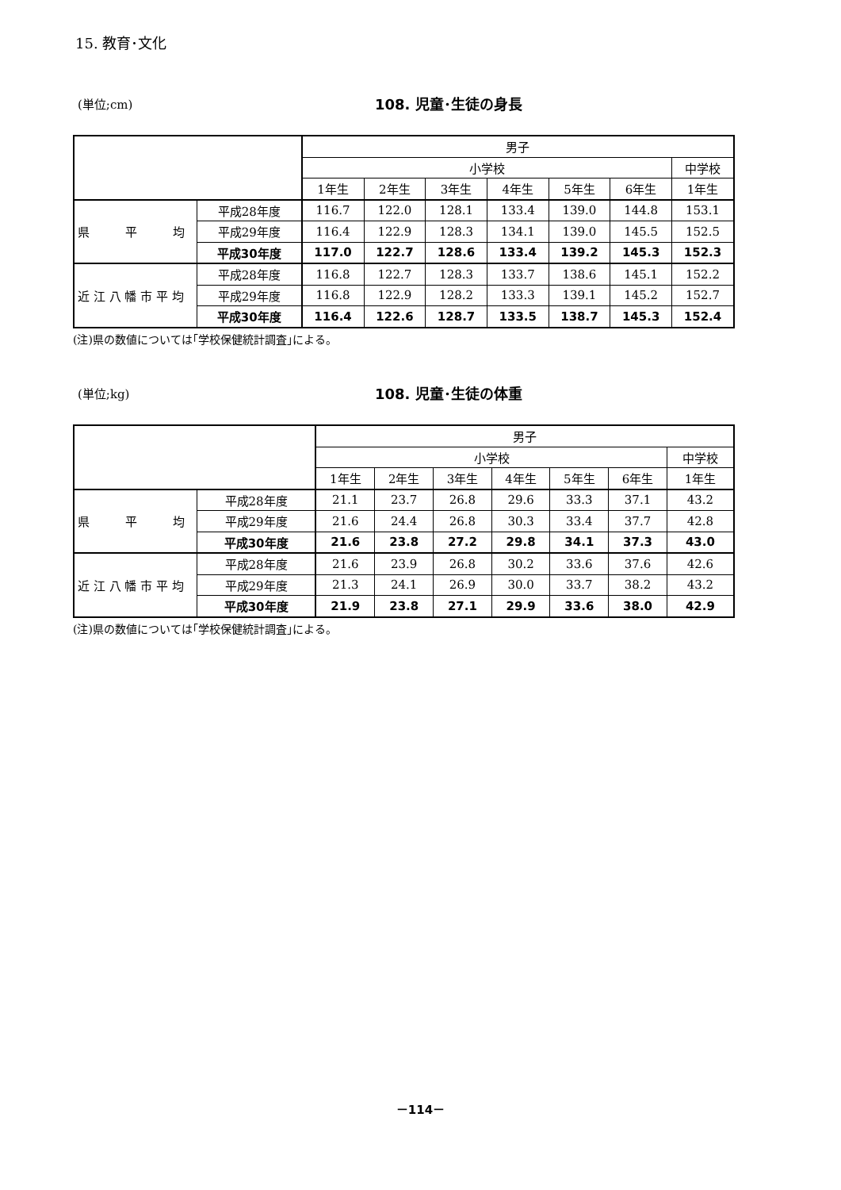15. 教育･文化
(単位;cm) 108. 児童･生徒の身長
| | | 男子 | | | | | | |
| --- | --- | --- | --- | --- | --- | --- | --- | --- |
| | | 小学校 | | | | | | 中学校 |
| | | 1年生 | 2年生 | 3年生 | 4年生 | 5年生 | 6年生 | 1年生 |
| 県 平 均 | 平成28年度 | 116.7 | 122.0 | 128.1 | 133.4 | 139.0 | 144.8 | 153.1 |
| | 平成29年度 | 116.4 | 122.9 | 128.3 | 134.1 | 139.0 | 145.5 | 152.5 |
| | 平成30年度 | 117.0 | 122.7 | 128.6 | 133.4 | 139.2 | 145.3 | 152.3 |
| 近 江 八 幡 市 平 均 | 平成28年度 | 116.8 | 122.7 | 128.3 | 133.7 | 138.6 | 145.1 | 152.2 |
| | 平成29年度 | 116.8 | 122.9 | 128.2 | 133.3 | 139.1 | 145.2 | 152.7 |
| | 平成30年度 | 116.4 | 122.6 | 128.7 | 133.5 | 138.7 | 145.3 | 152.4 |
(注)県の数値については｢学校保健統計調査｣による。
(単位;kg) 108. 児童･生徒の体重
| | | 男子 | | | | | | |
| --- | --- | --- | --- | --- | --- | --- | --- | --- |
| | | 小学校 | | | | | | 中学校 |
| | | 1年生 | 2年生 | 3年生 | 4年生 | 5年生 | 6年生 | 1年生 |
| 県 平 均 | 平成28年度 | 21.1 | 23.7 | 26.8 | 29.6 | 33.3 | 37.1 | 43.2 |
| | 平成29年度 | 21.6 | 24.4 | 26.8 | 30.3 | 33.4 | 37.7 | 42.8 |
| | 平成30年度 | 21.6 | 23.8 | 27.2 | 29.8 | 34.1 | 37.3 | 43.0 |
| 近 江 八 幡 市 平 均 | 平成28年度 | 21.6 | 23.9 | 26.8 | 30.2 | 33.6 | 37.6 | 42.6 |
| | 平成29年度 | 21.3 | 24.1 | 26.9 | 30.0 | 33.7 | 38.2 | 43.2 |
| | 平成30年度 | 21.9 | 23.8 | 27.1 | 29.9 | 33.6 | 38.0 | 42.9 |
(注)県の数値については｢学校保健統計調査｣による。
－114－